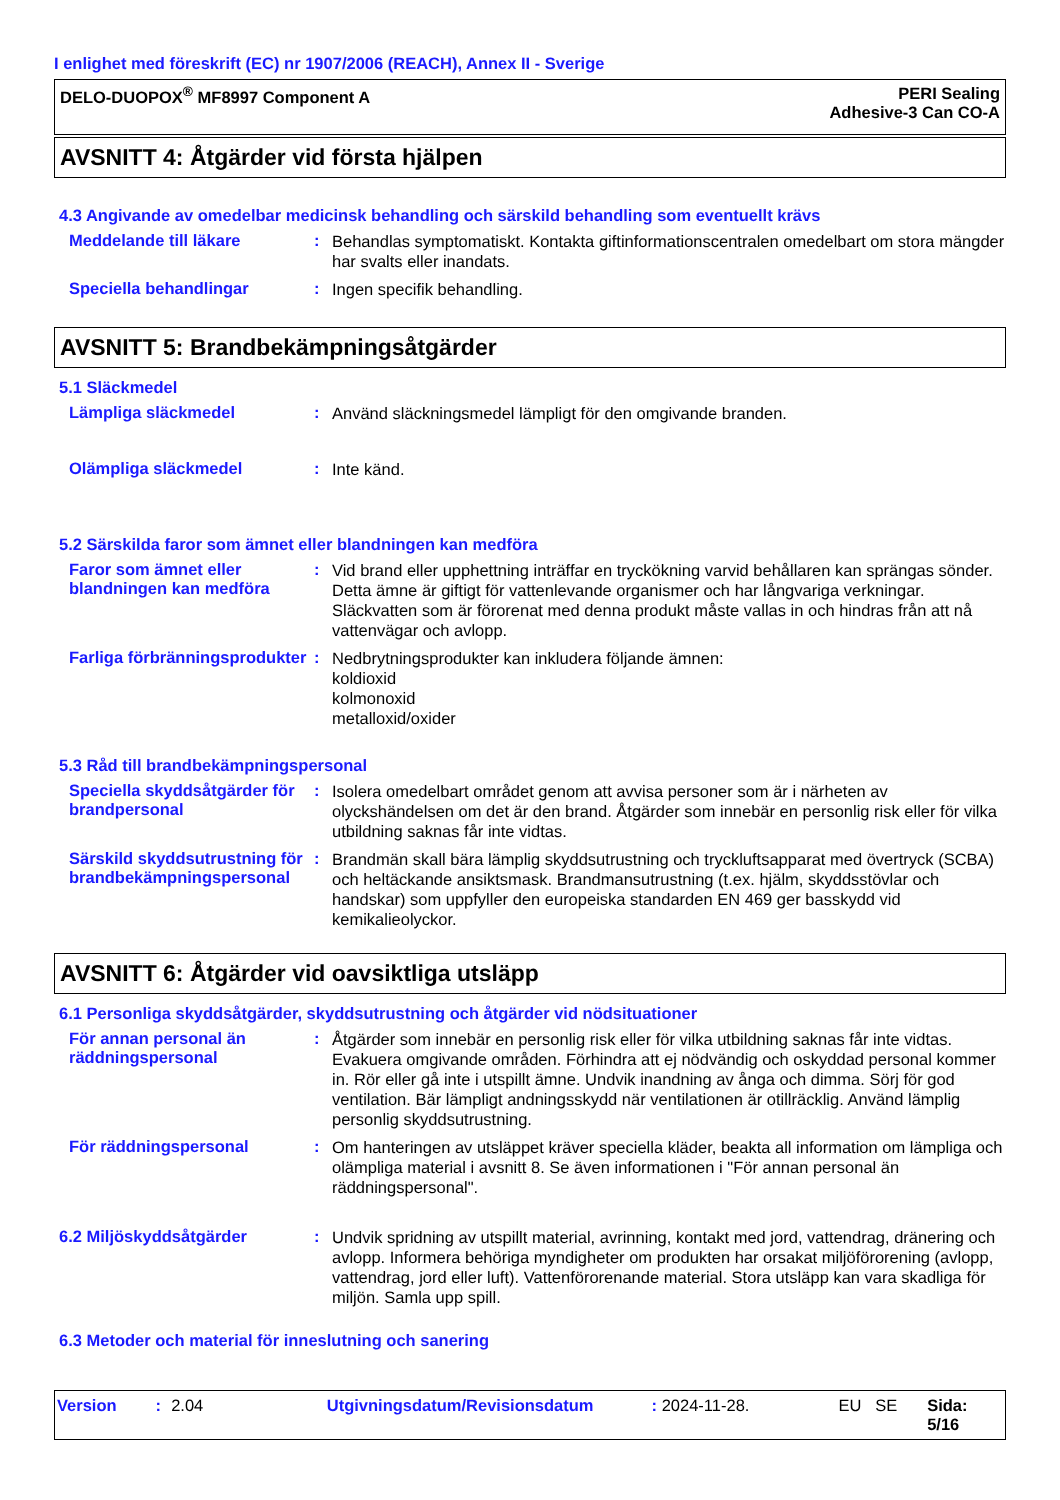I enlighet med föreskrift (EC) nr 1907/2006 (REACH), Annex II - Sverige
DELO-DUOPOX<sup>®</sup> MF8997 Component A
PERI Sealing
Adhesive-3 Can CO-A
AVSNITT 4: Åtgärder vid första hjälpen
4.3 Angivande av omedelbar medicinsk behandling och särskild behandling som eventuellt krävs
Meddelande till läkare :
Behandlas symptomatiskt. Kontakta giftinformationscentralen omedelbart om stora mängder har svalts eller inandats.
Speciella behandlingar :
Ingen specifik behandling.
AVSNITT 5: Brandbekämpningsåtgärder
5.1 Släckmedel
Lämpliga släckmedel :
Använd släckningsmedel lämpligt för den omgivande branden.
Olämpliga släckmedel :
Inte känd.
5.2 Särskilda faror som ämnet eller blandningen kan medföra
Faror som ämnet eller blandningen kan medföra
:
Vid brand eller upphettning inträffar en tryckökning varvid behållaren kan sprängas sönder. Detta ämne är giftigt för vattenlevande organismer och har långvariga verkningar. Släckvatten som är förorenat med denna produkt måste vallas in och hindras från att nå vattenvägar och avlopp.
Farliga förbränningsprodukter
:
Nedbrytningsprodukter kan inkludera följande ämnen:
koldioxid
kolmonoxid
metalloxid/oxider
5.3 Råd till brandbekämpningspersonal
Speciella skyddsåtgärder för brandpersonal
:
Isolera omedelbart området genom att avvisa personer som är i närheten av olyckshändelsen om det är den brand. Åtgärder som innebär en personlig risk eller för vilka utbildning saknas får inte vidtas.
Särskild skyddsutrustning för brandbekämpningspersonal
:
Brandmän skall bära lämplig skyddsutrustning och tryckluftsapparat med övertryck (SCBA) och heltäckande ansiktsmask. Brandmansutrustning (t.ex. hjälm, skyddsstövlar och handskar) som uppfyller den europeiska standarden EN 469 ger basskydd vid kemikalieolyckor.
AVSNITT 6: Åtgärder vid oavsiktliga utsläpp
6.1 Personliga skyddsåtgärder, skyddsutrustning och åtgärder vid nödsituationer
För annan personal än räddningspersonal
:
Åtgärder som innebär en personlig risk eller för vilka utbildning saknas får inte vidtas. Evakuera omgivande områden. Förhindra att ej nödvändig och oskyddad personal kommer in. Rör eller gå inte i utspillt ämne. Undvik inandning av ånga och dimma. Sörj för god ventilation. Bär lämpligt andningsskydd när ventilationen är otillräcklig. Använd lämplig personlig skyddsutrustning.
För räddningspersonal :
Om hanteringen av utsläppet kräver speciella kläder, beakta all information om lämpliga och olämpliga material i avsnitt 8. Se även informationen i "För annan personal än räddningspersonal".
6.2 Miljöskyddsåtgärder :
Undvik spridning av utspillt material, avrinning, kontakt med jord, vattendrag, dränering och avlopp. Informera behöriga myndigheter om produkten har orsakat miljöförorening (avlopp, vattendrag, jord eller luft). Vattenförorenande material. Stora utsläpp kan vara skadliga för miljön. Samla upp spill.
6.3 Metoder och material för inneslutning och sanering
Version: 2.04 Utgivningsdatum/Revisionsdatum: 2024-11-28. EU SE Sida: 5/16